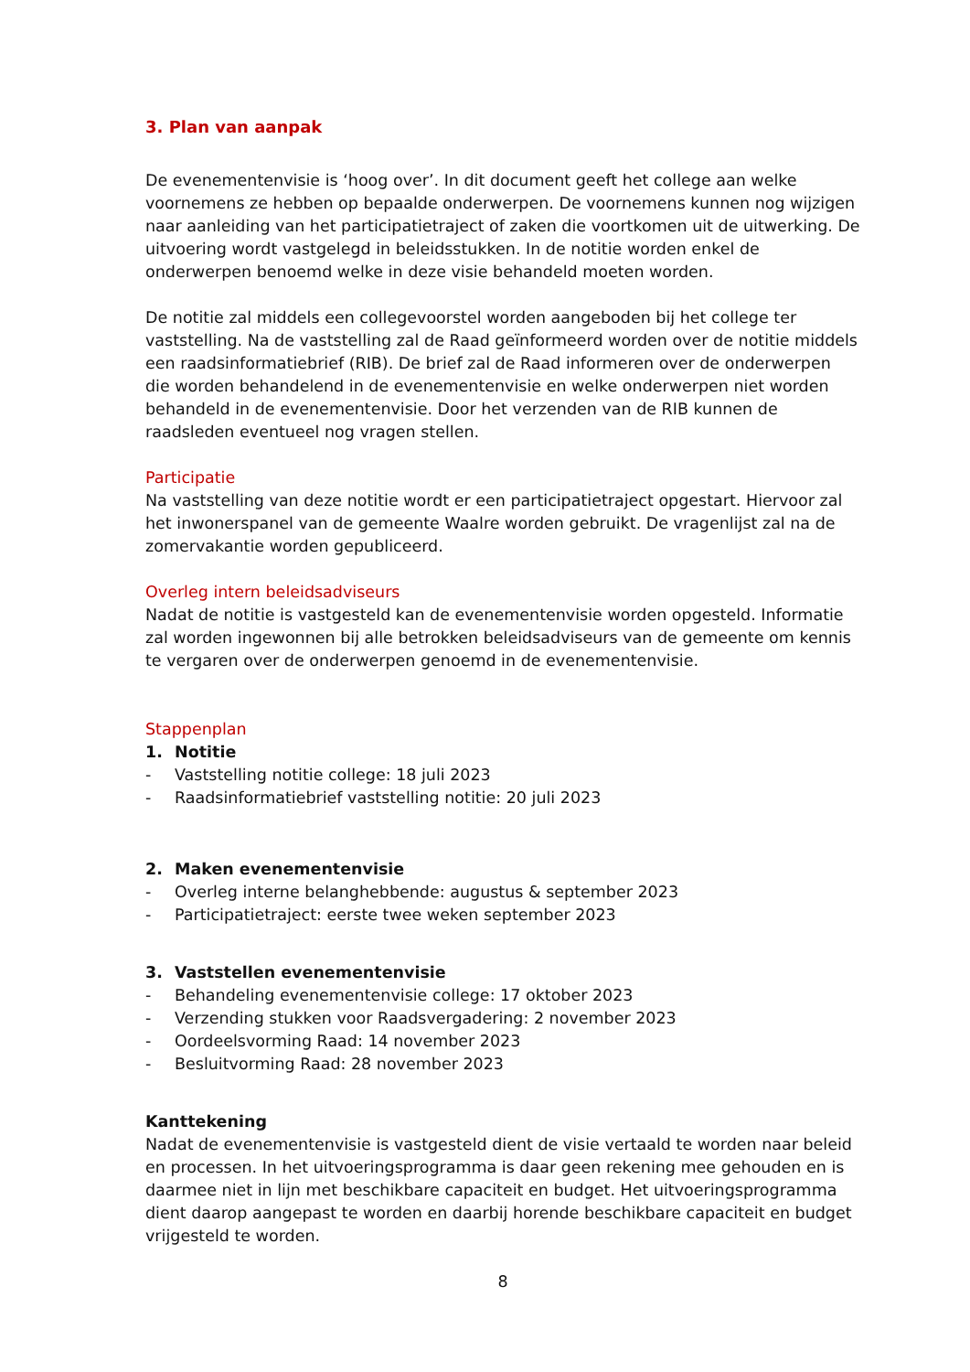3. Plan van aanpak
De evenementenvisie is ‘hoog over’. In dit document geeft het college aan welke voornemens ze hebben op bepaalde onderwerpen. De voornemens kunnen nog wijzigen naar aanleiding van het participatietraject of zaken die voortkomen uit de uitwerking. De uitvoering wordt vastgelegd in beleidsstukken. In de notitie worden enkel de onderwerpen benoemd welke in deze visie behandeld moeten worden.
De notitie zal middels een collegevoorstel worden aangeboden bij het college ter vaststelling. Na de vaststelling zal de Raad geïnformeerd worden over de notitie middels een raadsinformatiebrief (RIB). De brief zal de Raad informeren over de onderwerpen die worden behandelend in de evenementenvisie en welke onderwerpen niet worden behandeld in de evenementenvisie. Door het verzenden van de RIB kunnen de raadsleden eventueel nog vragen stellen.
Participatie
Na vaststelling van deze notitie wordt er een participatietraject opgestart. Hiervoor zal het inwonerspanel van de gemeente Waalre worden gebruikt. De vragenlijst zal na de zomervakantie worden gepubliceerd.
Overleg intern beleidsadviseurs
Nadat de notitie is vastgesteld kan de evenementenvisie worden opgesteld. Informatie zal worden ingewonnen bij alle betrokken beleidsadviseurs van de gemeente om kennis te vergaren over de onderwerpen genoemd in de evenementenvisie.
Stappenplan
1. Notitie
- Vaststelling notitie college: 18 juli 2023
- Raadsinformatiebrief vaststelling notitie: 20 juli 2023
2. Maken evenementenvisie
- Overleg interne belanghebbende: augustus & september 2023
- Participatietraject: eerste twee weken september 2023
3. Vaststellen evenementenvisie
- Behandeling evenementenvisie college: 17 oktober 2023
- Verzending stukken voor Raadsvergadering: 2 november 2023
- Oordeelsvorming Raad: 14 november 2023
- Besluitvorming Raad: 28 november 2023
Kanttekening
Nadat de evenementenvisie is vastgesteld dient de visie vertaald te worden naar beleid en processen. In het uitvoeringsprogramma is daar geen rekening mee gehouden en is daarmee niet in lijn met beschikbare capaciteit en budget. Het uitvoeringsprogramma dient daarop aangepast te worden en daarbij horende beschikbare capaciteit en budget vrijgesteld te worden.
8